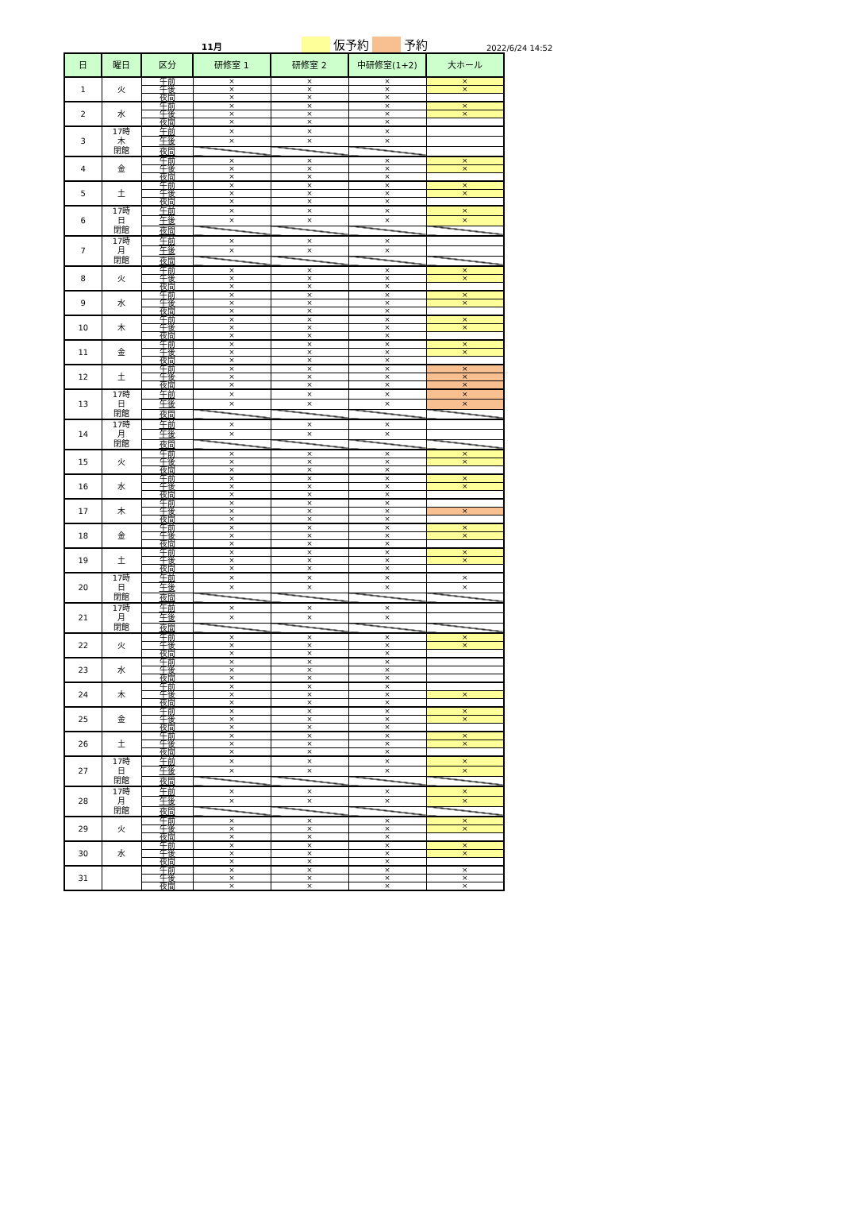11月 仮予約 予約 2022/6/24 14:52
| 日 | 曜日 | 区分 | 研修室 1 | 研修室 2 | 中研修室(1+2) | 大ホール |
| --- | --- | --- | --- | --- | --- | --- |
| 1 | 火 | 午前 | × | × | × | × |
| | | 午後 | × | × | × | × |
| | | 夜間 | × | × | × | |
| 2 | 水 | 午前 | × | × | × | × |
| | | 午後 | × | × | × | × |
| | | 夜間 | × | × | × | |
| 3 | 17時 木 閉館 | 午前 | × | × | × | |
| | | 午後 | × | × | × | |
| | | 夜間 | | | | |
| 4 | 金 | 午前 | × | × | × | × |
| | | 午後 | × | × | × | × |
| | | 夜間 | × | × | × | |
| 5 | 土 | 午前 | × | × | × | × |
| | | 午後 | × | × | × | × |
| | | 夜間 | × | × | × | |
| 6 | 17時 日 閉館 | 午前 | × | × | × | × |
| | | 午後 | × | × | × | × |
| | | 夜間 | | | | |
| 7 | 17時 月 閉館 | 午前 | × | × | × | |
| | | 午後 | × | × | × | |
| | | 夜間 | | | | |
| 8 | 火 | 午前 | × | × | × | × |
| | | 午後 | × | × | × | × |
| | | 夜間 | × | × | × | |
| 9 | 水 | 午前 | × | × | × | × |
| | | 午後 | × | × | × | × |
| | | 夜間 | × | × | × | |
| 10 | 木 | 午前 | × | × | × | × |
| | | 午後 | × | × | × | × |
| | | 夜間 | × | × | × | |
| 11 | 金 | 午前 | × | × | × | × |
| | | 午後 | × | × | × | × |
| | | 夜間 | × | × | × | |
| 12 | 土 | 午前 | × | × | × | × |
| | | 午後 | × | × | × | × |
| | | 夜間 | × | × | × | × |
| 13 | 17時 日 閉館 | 午前 | × | × | × | × |
| | | 午後 | × | × | × | × |
| | | 夜間 | | | | |
| 14 | 17時 月 閉館 | 午前 | × | × | × | |
| | | 午後 | × | × | × | |
| | | 夜間 | | | | |
| 15 | 火 | 午前 | × | × | × | × |
| | | 午後 | × | × | × | × |
| | | 夜間 | × | × | × | |
| 16 | 水 | 午前 | × | × | × | × |
| | | 午後 | × | × | × | × |
| | | 夜間 | × | × | × | |
| 17 | 木 | 午前 | × | × | × | |
| | | 午後 | × | × | × | × |
| | | 夜間 | × | × | × | |
| 18 | 金 | 午前 | × | × | × | × |
| | | 午後 | × | × | × | × |
| | | 夜間 | × | × | × | |
| 19 | 土 | 午前 | × | × | × | × |
| | | 午後 | × | × | × | × |
| | | 夜間 | × | × | × | |
| 20 | 17時 日 閉館 | 午前 | × | × | × | × |
| | | 午後 | × | × | × | × |
| | | 夜間 | | | | |
| 21 | 17時 月 閉館 | 午前 | × | × | × | |
| | | 午後 | × | × | × | |
| | | 夜間 | | | | |
| 22 | 火 | 午前 | × | × | × | × |
| | | 午後 | × | × | × | × |
| | | 夜間 | × | × | × | |
| 23 | 水 | 午前 | × | × | × | |
| | | 午後 | × | × | × | |
| | | 夜間 | × | × | × | |
| 24 | 木 | 午前 | × | × | × | |
| | | 午後 | × | × | × | × |
| | | 夜間 | × | × | × | |
| 25 | 金 | 午前 | × | × | × | × |
| | | 午後 | × | × | × | × |
| | | 夜間 | × | × | × | |
| 26 | 土 | 午前 | × | × | × | × |
| | | 午後 | × | × | × | × |
| | | 夜間 | × | × | × | |
| 27 | 17時 日 閉館 | 午前 | × | × | × | × |
| | | 午後 | × | × | × | × |
| | | 夜間 | | | | |
| 28 | 17時 月 閉館 | 午前 | × | × | × | × |
| | | 午後 | × | × | × | × |
| | | 夜間 | | | | |
| 29 | 火 | 午前 | × | × | × | × |
| | | 午後 | × | × | × | × |
| | | 夜間 | × | × | × | |
| 30 | 水 | 午前 | × | × | × | × |
| | | 午後 | × | × | × | × |
| | | 夜間 | × | × | × | |
| 31 | | 午前 | × | × | × | × |
| | | 午後 | × | × | × | × |
| | | 夜間 | × | × | × | × |